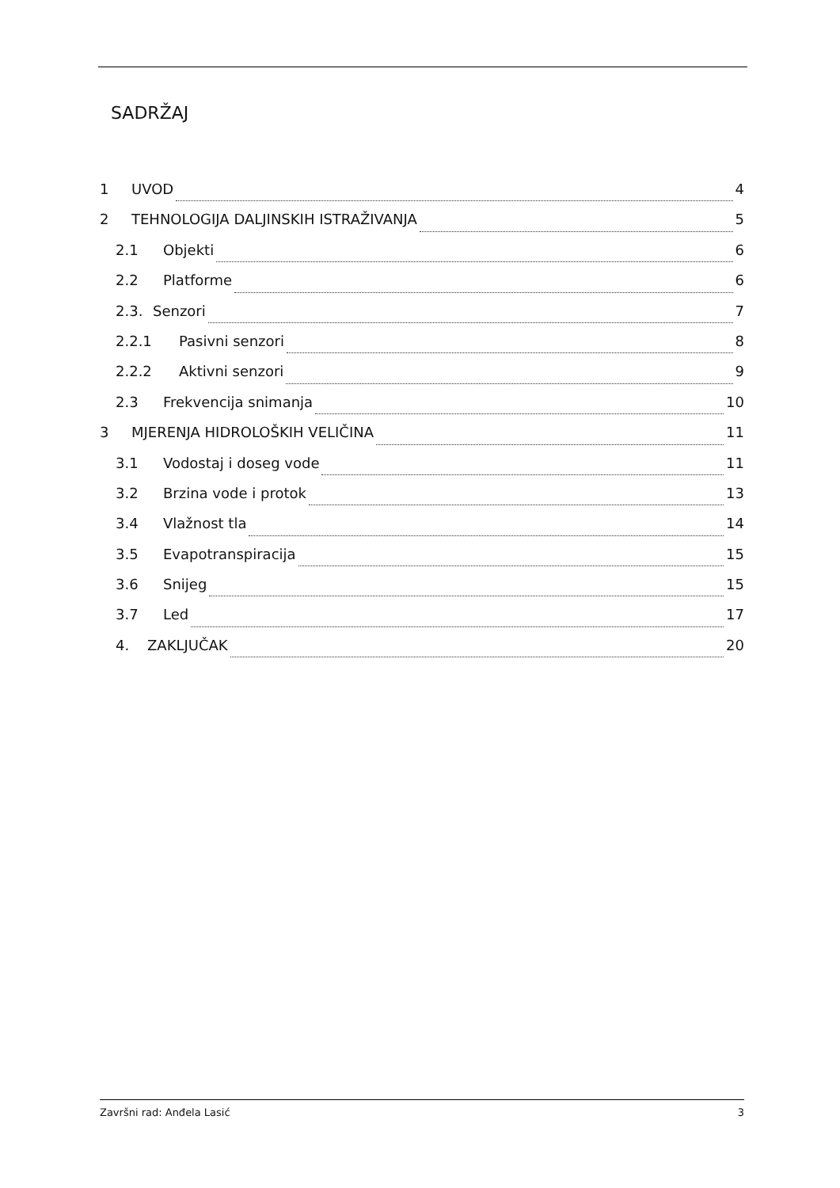SADRŽAJ
1 UVOD 4
2 TEHNOLOGIJA DALJINSKIH ISTRAŽIVANJA 5
2.1 Objekti 6
2.2 Platforme 6
2.3. Senzori 7
2.2.1 Pasivni senzori 8
2.2.2 Aktivni senzori 9
2.3 Frekvencija snimanja 10
3 MJERENJA HIDROLOŠKIH VELIČINA 11
3.1 Vodostaj i doseg vode 11
3.2 Brzina vode i protok 13
3.4 Vlažnost tla 14
3.5 Evapotranspiracija 15
3.6 Snijeg 15
3.7 Led 17
4. ZAKLJUČAK 20
Završni rad: Anđela Lasić 3